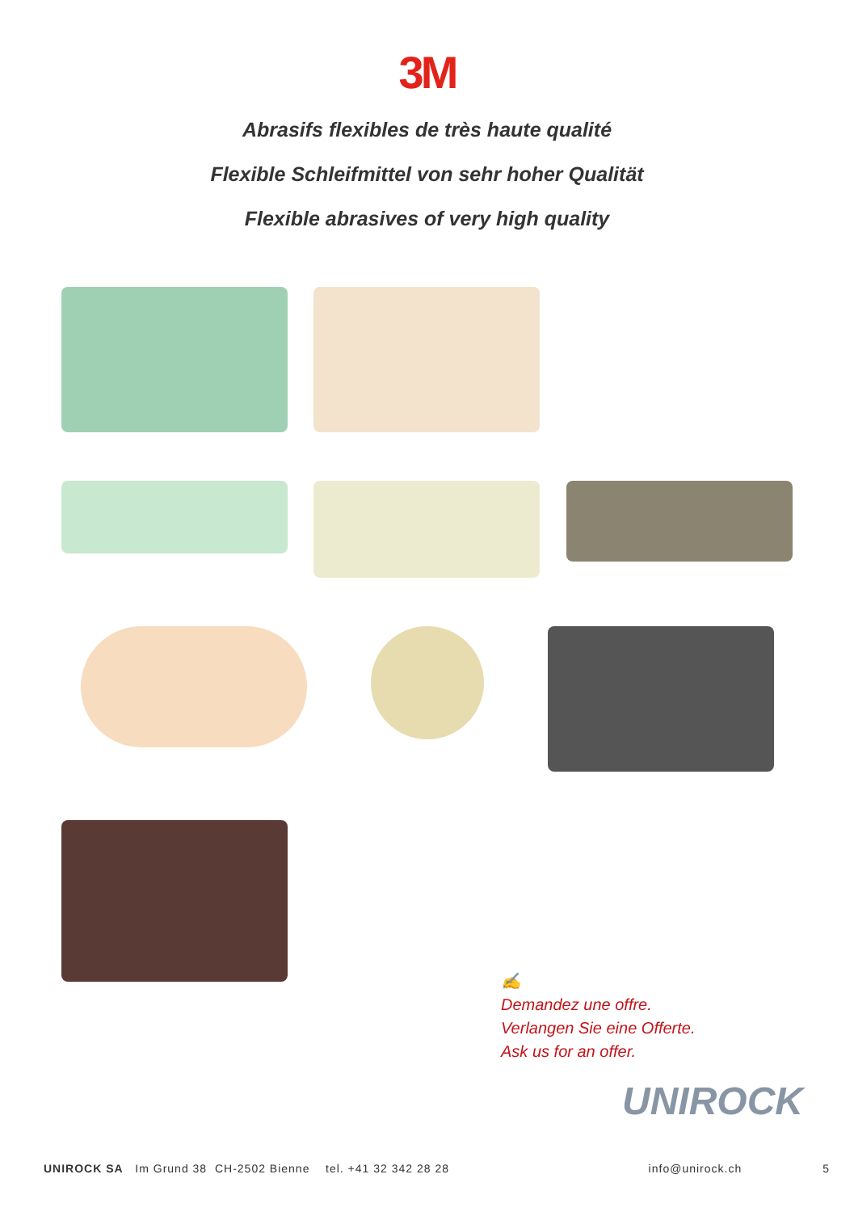3M
Abrasifs flexibles de très haute qualité
Flexible Schleifmittel von sehr hoher Qualität
Flexible abrasives of very high quality
✍
Demandez une offre.
Verlangen Sie eine Offerte.
Ask us for an offer.
UNIROCK
UNIROCK SA Im Grund 38 CH-2502 Bienne tel. +41 32 342 28 28 info@unirock.ch 5